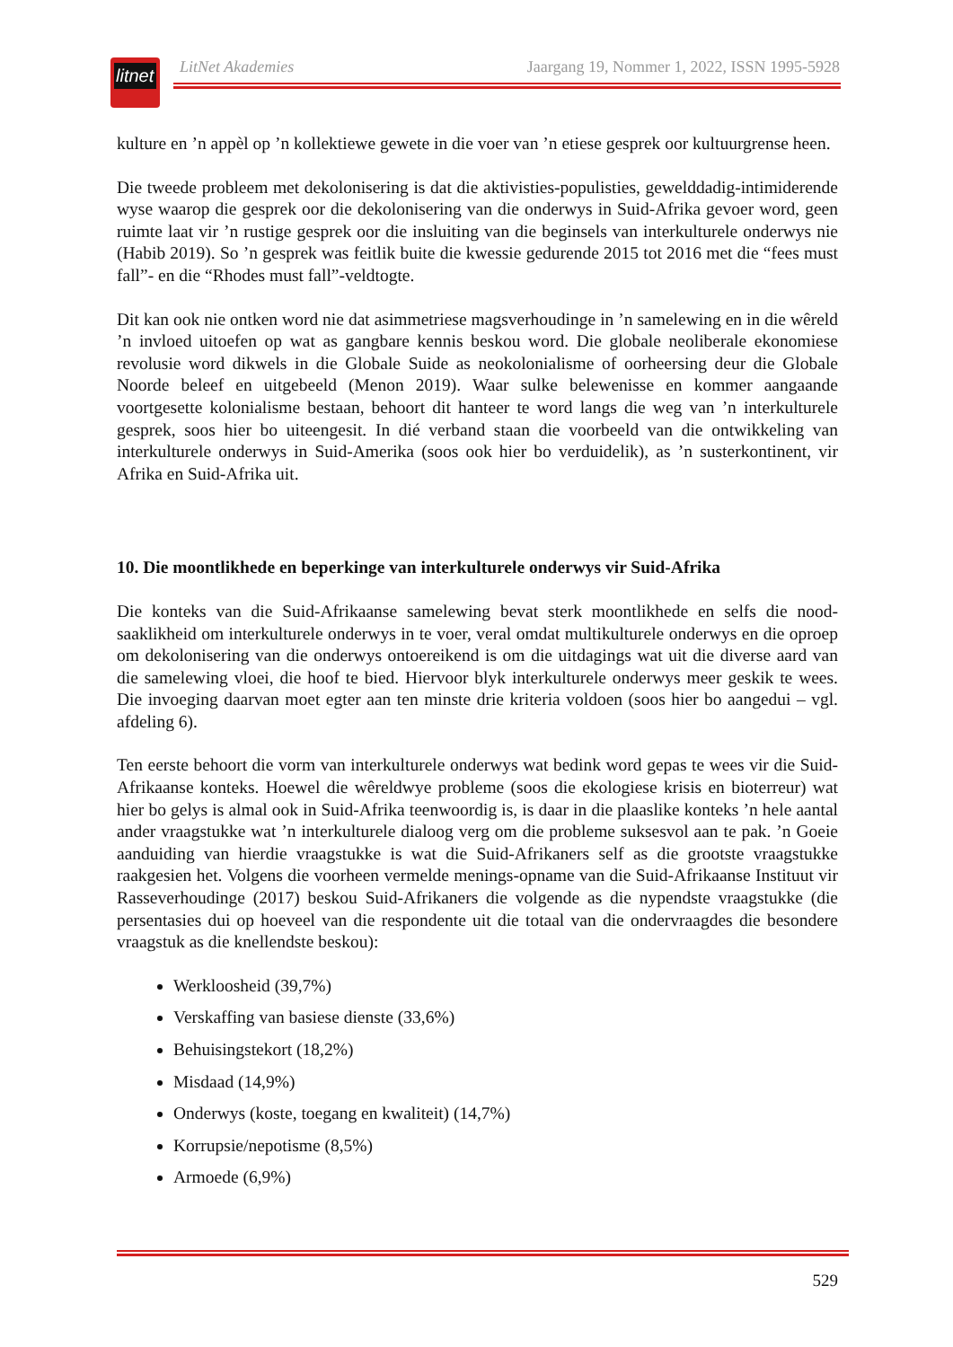litnet
LitNet Akademies Jaargang 19, Nommer 1, 2022, ISSN 1995-5928
kulture en ’n appèl op ’n kollektiewe gewete in die voer van ’n etiese gesprek oor kultuurgrense heen.
Die tweede probleem met dekolonisering is dat die aktivisties-populisties, gewelddadig-intimiderende wyse waarop die gesprek oor die dekolonisering van die onderwys in Suid-Afrika gevoer word, geen ruimte laat vir ’n rustige gesprek oor die insluiting van die beginsels van interkulturele onderwys nie (Habib 2019). So ’n gesprek was feitlik buite die kwessie gedurende 2015 tot 2016 met die “fees must fall”- en die “Rhodes must fall”-veldtogte.
Dit kan ook nie ontken word nie dat asimmetriese magsverhoudinge in ’n samelewing en in die wêreld ’n invloed uitoefen op wat as gangbare kennis beskou word. Die globale neoliberale ekonomiese revolusie word dikwels in die Globale Suide as neokolonialisme of oorheersing deur die Globale Noorde beleef en uitgebeeld (Menon 2019). Waar sulke belewenisse en kommer aangaande voortgesette kolonialisme bestaan, behoort dit hanteer te word langs die weg van ’n interkulturele gesprek, soos hier bo uiteengesit. In dié verband staan die voorbeeld van die ontwikkeling van interkulturele onderwys in Suid-Amerika (soos ook hier bo verduidelik), as ’n susterkontinent, vir Afrika en Suid-Afrika uit.
10. Die moontlikhede en beperkinge van interkulturele onderwys vir Suid-Afrika
Die konteks van die Suid-Afrikaanse samelewing bevat sterk moontlikhede en selfs die nood-saaklikheid om interkulturele onderwys in te voer, veral omdat multikulturele onderwys en die oproep om dekolonisering van die onderwys ontoereikend is om die uitdagings wat uit die diverse aard van die samelewing vloei, die hoof te bied. Hiervoor blyk interkulturele onderwys meer geskik te wees. Die invoeging daarvan moet egter aan ten minste drie kriteria voldoen (soos hier bo aangedui – vgl. afdeling 6).
Ten eerste behoort die vorm van interkulturele onderwys wat bedink word gepas te wees vir die Suid-Afrikaanse konteks. Hoewel die wêreldwye probleme (soos die ekologiese krisis en bioterreur) wat hier bo gelys is almal ook in Suid-Afrika teenwoordig is, is daar in die plaaslike konteks ’n hele aantal ander vraagstukke wat ’n interkulturele dialoog verg om die probleme suksesvol aan te pak. ’n Goeie aanduiding van hierdie vraagstukke is wat die Suid-Afrikaners self as die grootste vraagstukke raakgesien het. Volgens die voorheen vermelde menings-opname van die Suid-Afrikaanse Instituut vir Rasseverhoudinge (2017) beskou Suid-Afrikaners die volgende as die nypendste vraagstukke (die persentasies dui op hoeveel van die respondente uit die totaal van die ondervraagdes die besondere vraagstuk as die knellendste beskou):
Werkloosheid (39,7%)
Verskaffing van basiese dienste (33,6%)
Behuisingstekort (18,2%)
Misdaad (14,9%)
Onderwys (koste, toegang en kwaliteit) (14,7%)
Korrupsie/nepotisme (8,5%)
Armoede (6,9%)
529